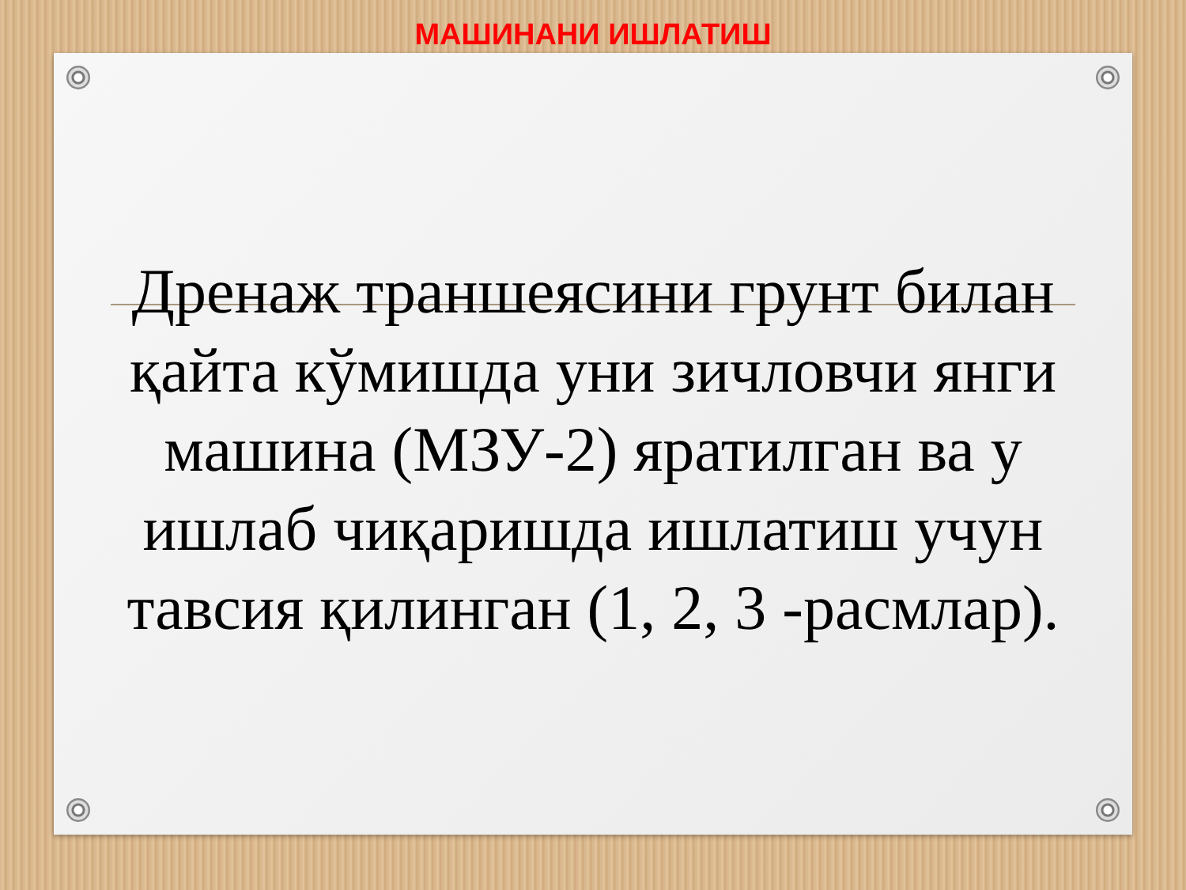МАШИНАНИ ИШЛАТИШ
Дренаж траншеясини грунт билан қайта кўмишда уни зичловчи янги машина (МЗУ-2) яратилган ва у ишлаб чиқаришда ишлатиш учун тавсия қилинган (1, 2, 3 -расмлар).